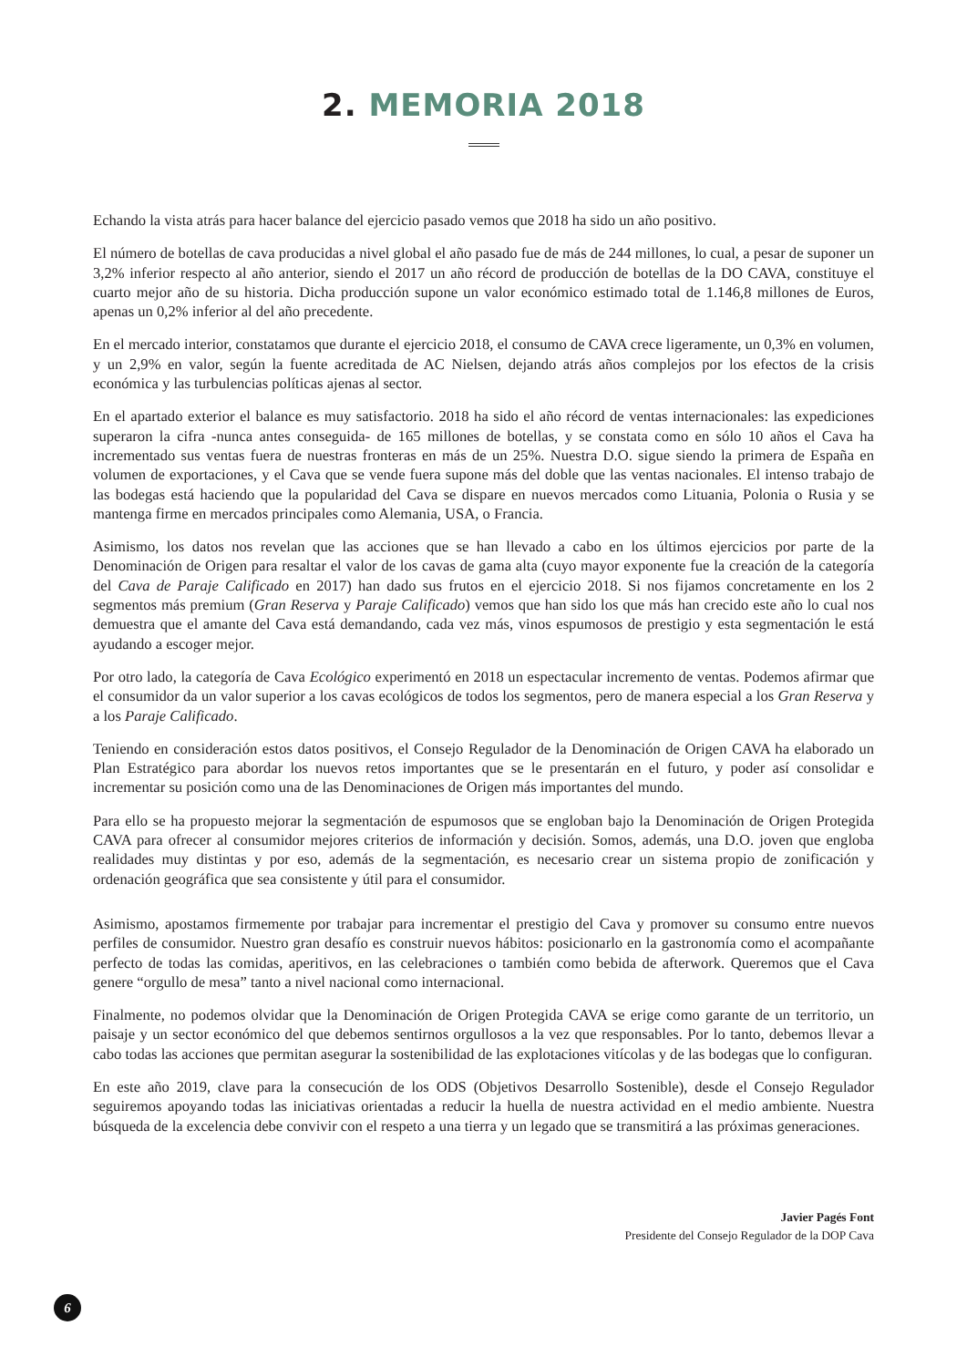2. MEMORIA 2018
Echando la vista atrás para hacer balance del ejercicio pasado vemos que 2018 ha sido un año positivo.
El número de botellas de cava producidas a nivel global el año pasado fue de más de 244 millones, lo cual, a pesar de suponer un 3,2% inferior respecto al año anterior, siendo el 2017 un año récord de producción de botellas de la DO CAVA, constituye el cuarto mejor año de su historia. Dicha producción supone un valor económico estimado total de 1.146,8 millones de Euros, apenas un 0,2% inferior al del año precedente.
En el mercado interior, constatamos que durante el ejercicio 2018, el consumo de CAVA crece ligeramente, un 0,3% en volumen, y un 2,9% en valor, según la fuente acreditada de AC Nielsen, dejando atrás años complejos por los efectos de la crisis económica y las turbulencias políticas ajenas al sector.
En el apartado exterior el balance es muy satisfactorio. 2018 ha sido el año récord de ventas internacionales: las expediciones superaron la cifra -nunca antes conseguida- de 165 millones de botellas, y se constata como en sólo 10 años el Cava ha incrementado sus ventas fuera de nuestras fronteras en más de un 25%. Nuestra D.O. sigue siendo la primera de España en volumen de exportaciones, y el Cava que se vende fuera supone más del doble que las ventas nacionales. El intenso trabajo de las bodegas está haciendo que la popularidad del Cava se dispare en nuevos mercados como Lituania, Polonia o Rusia y se mantenga firme en mercados principales como Alemania, USA, o Francia.
Asimismo, los datos nos revelan que las acciones que se han llevado a cabo en los últimos ejercicios por parte de la Denominación de Origen para resaltar el valor de los cavas de gama alta (cuyo mayor exponente fue la creación de la categoría del Cava de Paraje Calificado en 2017) han dado sus frutos en el ejercicio 2018. Si nos fijamos concretamente en los 2 segmentos más premium (Gran Reserva y Paraje Calificado) vemos que han sido los que más han crecido este año lo cual nos demuestra que el amante del Cava está demandando, cada vez más, vinos espumosos de prestigio y esta segmentación le está ayudando a escoger mejor.
Por otro lado, la categoría de Cava Ecológico experimentó en 2018 un espectacular incremento de ventas. Podemos afirmar que el consumidor da un valor superior a los cavas ecológicos de todos los segmentos, pero de manera especial a los Gran Reserva y a los Paraje Calificado.
Teniendo en consideración estos datos positivos, el Consejo Regulador de la Denominación de Origen CAVA ha elaborado un Plan Estratégico para abordar los nuevos retos importantes que se le presentarán en el futuro, y poder así consolidar e incrementar su posición como una de las Denominaciones de Origen más importantes del mundo.
Para ello se ha propuesto mejorar la segmentación de espumosos que se engloban bajo la Denominación de Origen Protegida CAVA para ofrecer al consumidor mejores criterios de información y decisión. Somos, además, una D.O. joven que engloba realidades muy distintas y por eso, además de la segmentación, es necesario crear un sistema propio de zonificación y ordenación geográfica que sea consistente y útil para el consumidor.
Asimismo, apostamos firmemente por trabajar para incrementar el prestigio del Cava y promover su consumo entre nuevos perfiles de consumidor. Nuestro gran desafío es construir nuevos hábitos: posicionarlo en la gastronomía como el acompañante perfecto de todas las comidas, aperitivos, en las celebraciones o también como bebida de afterwork. Queremos que el Cava genere “orgullo de mesa” tanto a nivel nacional como internacional.
Finalmente, no podemos olvidar que la Denominación de Origen Protegida CAVA se erige como garante de un territorio, un paisaje y un sector económico del que debemos sentirnos orgullosos a la vez que responsables. Por lo tanto, debemos llevar a cabo todas las acciones que permitan asegurar la sostenibilidad de las explotaciones vitícolas y de las bodegas que lo configuran.
En este año 2019, clave para la consecución de los ODS (Objetivos Desarrollo Sostenible), desde el Consejo Regulador seguiremos apoyando todas las iniciativas orientadas a reducir la huella de nuestra actividad en el medio ambiente. Nuestra búsqueda de la excelencia debe convivir con el respeto a una tierra y un legado que se transmitirá a las próximas generaciones.
Javier Pagés Font
Presidente del Consejo Regulador de la DOP Cava
6